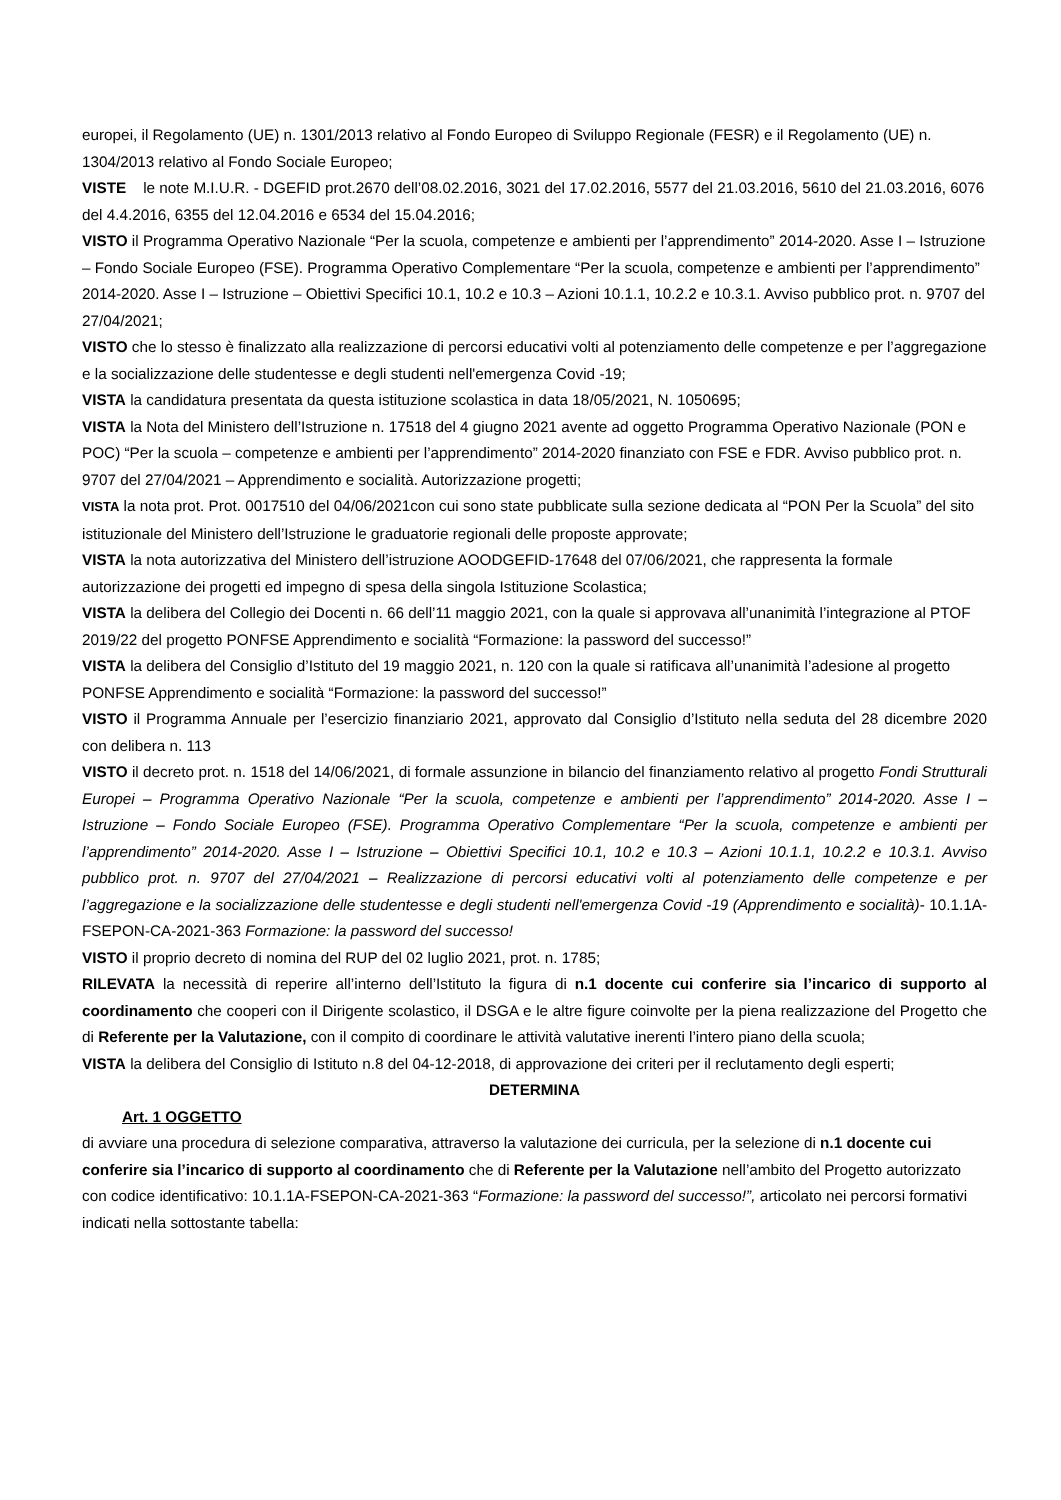europei, il Regolamento (UE) n. 1301/2013 relativo al Fondo Europeo di Sviluppo Regionale (FESR) e il Regolamento (UE) n. 1304/2013 relativo al Fondo Sociale Europeo;
VISTE le note M.I.U.R. - DGEFID prot.2670 dell’08.02.2016, 3021 del 17.02.2016, 5577 del 21.03.2016, 5610 del 21.03.2016, 6076 del 4.4.2016, 6355 del 12.04.2016 e 6534 del 15.04.2016;
VISTO il Programma Operativo Nazionale “Per la scuola, competenze e ambienti per l’apprendimento” 2014-2020. Asse I – Istruzione – Fondo Sociale Europeo (FSE). Programma Operativo Complementare “Per la scuola, competenze e ambienti per l’apprendimento” 2014-2020. Asse I – Istruzione – Obiettivi Specifici 10.1, 10.2 e 10.3 – Azioni 10.1.1, 10.2.2 e 10.3.1. Avviso pubblico prot. n. 9707 del 27/04/2021;
VISTO che lo stesso è finalizzato alla realizzazione di percorsi educativi volti al potenziamento delle competenze e per l’aggregazione e la socializzazione delle studentesse e degli studenti nell'emergenza Covid -19;
VISTA la candidatura presentata da questa istituzione scolastica in data 18/05/2021, N. 1050695;
VISTA la Nota del Ministero dell’Istruzione n. 17518 del 4 giugno 2021 avente ad oggetto Programma Operativo Nazionale (PON e POC) “Per la scuola – competenze e ambienti per l’apprendimento” 2014-2020 finanziato con FSE e FDR. Avviso pubblico prot. n. 9707 del 27/04/2021 – Apprendimento e socialità. Autorizzazione progetti;
VISTA la nota prot. Prot. 0017510 del 04/06/2021con cui sono state pubblicate sulla sezione dedicata al “PON Per la Scuola” del sito istituzionale del Ministero dell’Istruzione le graduatorie regionali delle proposte approvate;
VISTA la nota autorizzativa del Ministero dell’istruzione AOODGEFID-17648 del 07/06/2021, che rappresenta la formale autorizzazione dei progetti ed impegno di spesa della singola Istituzione Scolastica;
VISTA la delibera del Collegio dei Docenti n. 66 dell’11 maggio 2021, con la quale si approvava all’unanimità l’integrazione al PTOF 2019/22 del progetto PONFSE Apprendimento e socialità “Formazione: la password del successo!”
VISTA la delibera del Consiglio d’Istituto del 19 maggio 2021, n. 120 con la quale si ratificava all’unanimità l’adesione al progetto PONFSE Apprendimento e socialità “Formazione: la password del successo!”
VISTO il Programma Annuale per l’esercizio finanziario 2021, approvato dal Consiglio d’Istituto nella seduta del 28 dicembre 2020 con delibera n. 113
VISTO il decreto prot. n. 1518 del 14/06/2021, di formale assunzione in bilancio del finanziamento relativo al progetto Fondi Strutturali Europei – Programma Operativo Nazionale “Per la scuola, competenze e ambienti per l’apprendimento” 2014-2020. Asse I – Istruzione – Fondo Sociale Europeo (FSE). Programma Operativo Complementare “Per la scuola, competenze e ambienti per l’apprendimento” 2014-2020. Asse I – Istruzione – Obiettivi Specifici 10.1, 10.2 e 10.3 – Azioni 10.1.1, 10.2.2 e 10.3.1. Avviso pubblico prot. n. 9707 del 27/04/2021 – Realizzazione di percorsi educativi volti al potenziamento delle competenze e per l’aggregazione e la socializzazione delle studentesse e degli studenti nell'emergenza Covid -19 (Apprendimento e socialità)- 10.1.1A-FSEPON-CA-2021-363 Formazione: la password del successo!
VISTO il proprio decreto di nomina del RUP del 02 luglio 2021, prot. n. 1785;
RILEVATA la necessità di reperire all’interno dell’Istituto la figura di n.1 docente cui conferire sia l’incarico di supporto al coordinamento che cooperi con il Dirigente scolastico, il DSGA e le altre figure coinvolte per la piena realizzazione del Progetto che di Referente per la Valutazione, con il compito di coordinare le attività valutative inerenti l’intero piano della scuola;
VISTA la delibera del Consiglio di Istituto n.8 del 04-12-2018, di approvazione dei criteri per il reclutamento degli esperti;
DETERMINA
Art. 1 OGGETTO
di avviare una procedura di selezione comparativa, attraverso la valutazione dei curricula, per la selezione di n.1 docente cui conferire sia l’incarico di supporto al coordinamento che di Referente per la Valutazione nell’ambito del Progetto autorizzato con codice identificativo: 10.1.1A-FSEPON-CA-2021-363 “Formazione: la password del successo!”, articolato nei percorsi formativi indicati nella sottostante tabella: